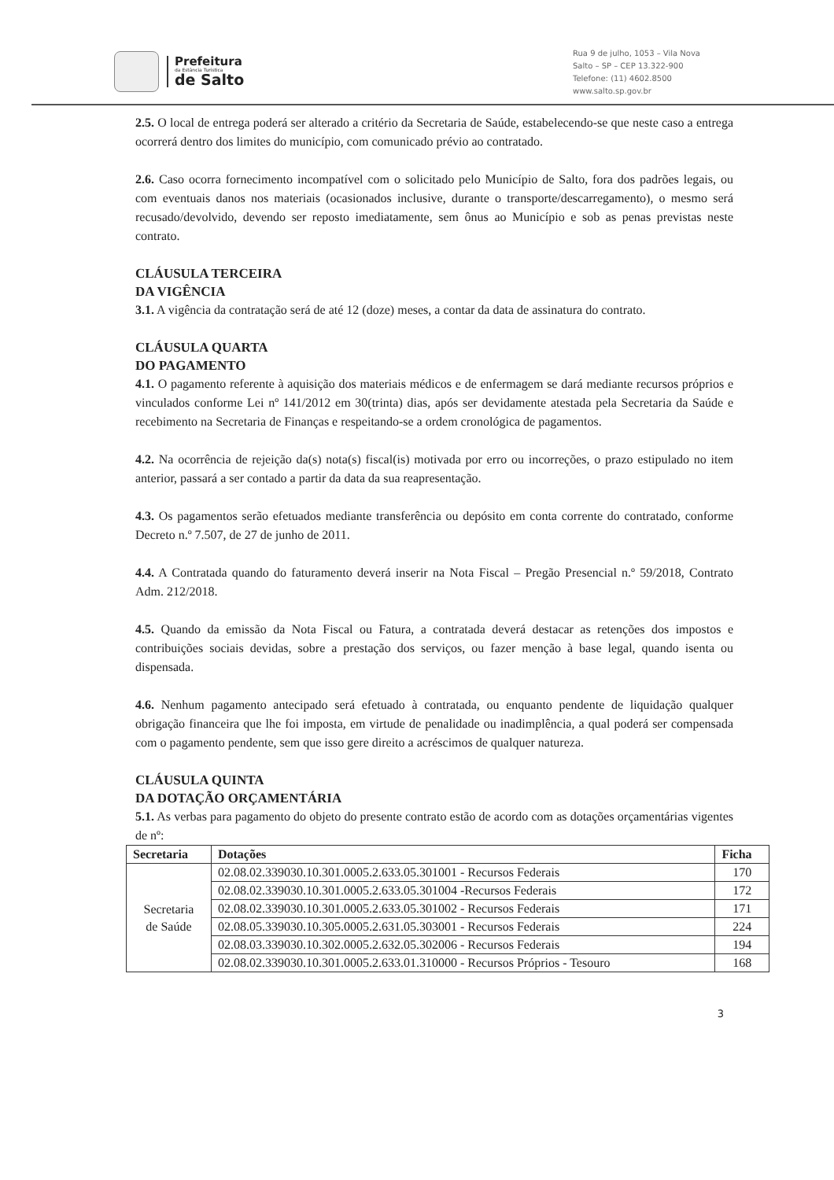Prefeitura
da Estância Turística
de Salto
Rua 9 de julho, 1053 – Vila Nova
Salto – SP – CEP 13.322-900
Telefone: (11) 4602.8500
www.salto.sp.gov.br
2.5. O local de entrega poderá ser alterado a critério da Secretaria de Saúde, estabelecendo-se que neste caso a entrega ocorrerá dentro dos limites do município, com comunicado prévio ao contratado.
2.6. Caso ocorra fornecimento incompatível com o solicitado pelo Município de Salto, fora dos padrões legais, ou com eventuais danos nos materiais (ocasionados inclusive, durante o transporte/descarregamento), o mesmo será recusado/devolvido, devendo ser reposto imediatamente, sem ônus ao Município e sob as penas previstas neste contrato.
CLÁUSULA TERCEIRA
DA VIGÊNCIA
3.1. A vigência da contratação será de até 12 (doze) meses, a contar da data de assinatura do contrato.
CLÁUSULA QUARTA
DO PAGAMENTO
4.1. O pagamento referente à aquisição dos materiais médicos e de enfermagem se dará mediante recursos próprios e vinculados conforme Lei nº 141/2012 em 30(trinta) dias, após ser devidamente atestada pela Secretaria da Saúde e recebimento na Secretaria de Finanças e respeitando-se a ordem cronológica de pagamentos.
4.2. Na ocorrência de rejeição da(s) nota(s) fiscal(is) motivada por erro ou incorreções, o prazo estipulado no item anterior, passará a ser contado a partir da data da sua reapresentação.
4.3. Os pagamentos serão efetuados mediante transferência ou depósito em conta corrente do contratado, conforme Decreto n.º 7.507, de 27 de junho de 2011.
4.4. A Contratada quando do faturamento deverá inserir na Nota Fiscal – Pregão Presencial n.º 59/2018, Contrato Adm. 212/2018.
4.5. Quando da emissão da Nota Fiscal ou Fatura, a contratada deverá destacar as retenções dos impostos e contribuições sociais devidas, sobre a prestação dos serviços, ou fazer menção à base legal, quando isenta ou dispensada.
4.6. Nenhum pagamento antecipado será efetuado à contratada, ou enquanto pendente de liquidação qualquer obrigação financeira que lhe foi imposta, em virtude de penalidade ou inadimplência, a qual poderá ser compensada com o pagamento pendente, sem que isso gere direito a acréscimos de qualquer natureza.
CLÁUSULA QUINTA
DA DOTAÇÃO ORÇAMENTÁRIA
5.1. As verbas para pagamento do objeto do presente contrato estão de acordo com as dotações orçamentárias vigentes de nº:
| Secretaria | Dotações | Ficha |
| --- | --- | --- |
| Secretaria de Saúde | 02.08.02.339030.10.301.0005.2.633.05.301001 - Recursos Federais | 170 |
| | 02.08.02.339030.10.301.0005.2.633.05.301004 -Recursos Federais | 172 |
| | 02.08.02.339030.10.301.0005.2.633.05.301002 - Recursos Federais | 171 |
| | 02.08.05.339030.10.305.0005.2.631.05.303001 - Recursos Federais | 224 |
| | 02.08.03.339030.10.302.0005.2.632.05.302006 - Recursos Federais | 194 |
| | 02.08.02.339030.10.301.0005.2.633.01.310000 - Recursos Próprios - Tesouro | 168 |
3